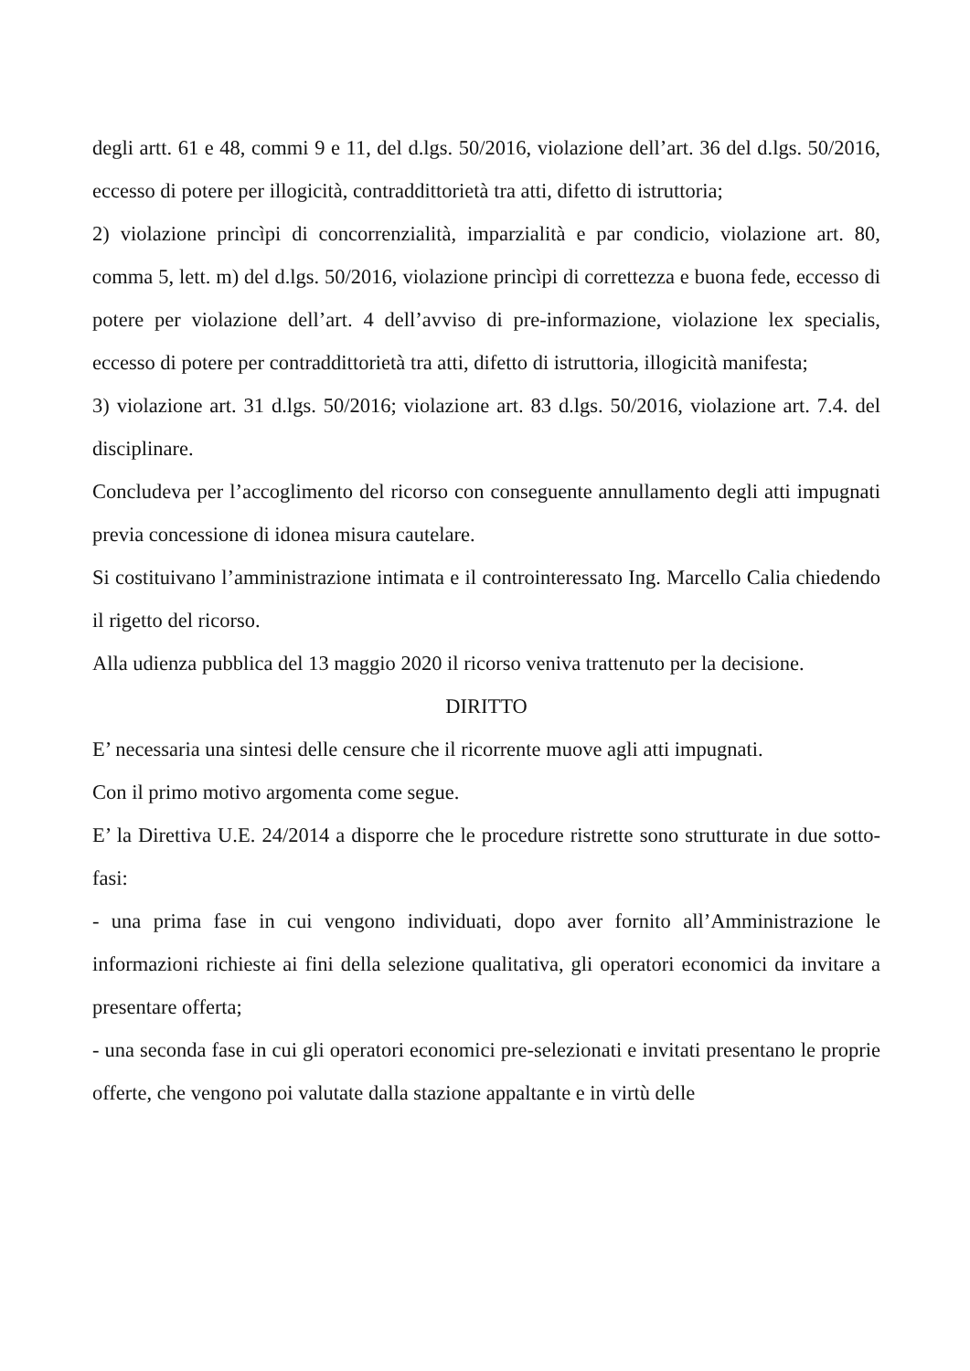degli artt. 61 e 48, commi 9 e 11, del d.lgs. 50/2016, violazione dell’art. 36 del d.lgs. 50/2016, eccesso di potere per illogicità, contraddittorietà tra atti, difetto di istruttoria;
2) violazione princìpi di concorrenzialità, imparzialità e par condicio, violazione art. 80, comma 5, lett. m) del d.lgs. 50/2016, violazione princìpi di correttezza e buona fede, eccesso di potere per violazione dell’art. 4 dell’avviso di pre-informazione, violazione lex specialis, eccesso di potere per contraddittorietà tra atti, difetto di istruttoria, illogicità manifesta;
3) violazione art. 31 d.lgs. 50/2016; violazione art. 83 d.lgs. 50/2016, violazione art. 7.4. del disciplinare.
Concludeva per l’accoglimento del ricorso con conseguente annullamento degli atti impugnati previa concessione di idonea misura cautelare.
Si costituivano l’amministrazione intimata e il controinteressato Ing. Marcello Calia chiedendo il rigetto del ricorso.
Alla udienza pubblica del 13 maggio 2020 il ricorso veniva trattenuto per la decisione.
DIRITTO
E’ necessaria una sintesi delle censure che il ricorrente muove agli atti impugnati.
Con il primo motivo argomenta come segue.
E’ la Direttiva U.E. 24/2014 a disporre che le procedure ristrette sono strutturate in due sotto-fasi:
- una prima fase in cui vengono individuati, dopo aver fornito all’Amministrazione le informazioni richieste ai fini della selezione qualitativa, gli operatori economici da invitare a presentare offerta;
- una seconda fase in cui gli operatori economici pre-selezionati e invitati presentano le proprie offerte, che vengono poi valutate dalla stazione appaltante e in virtù delle